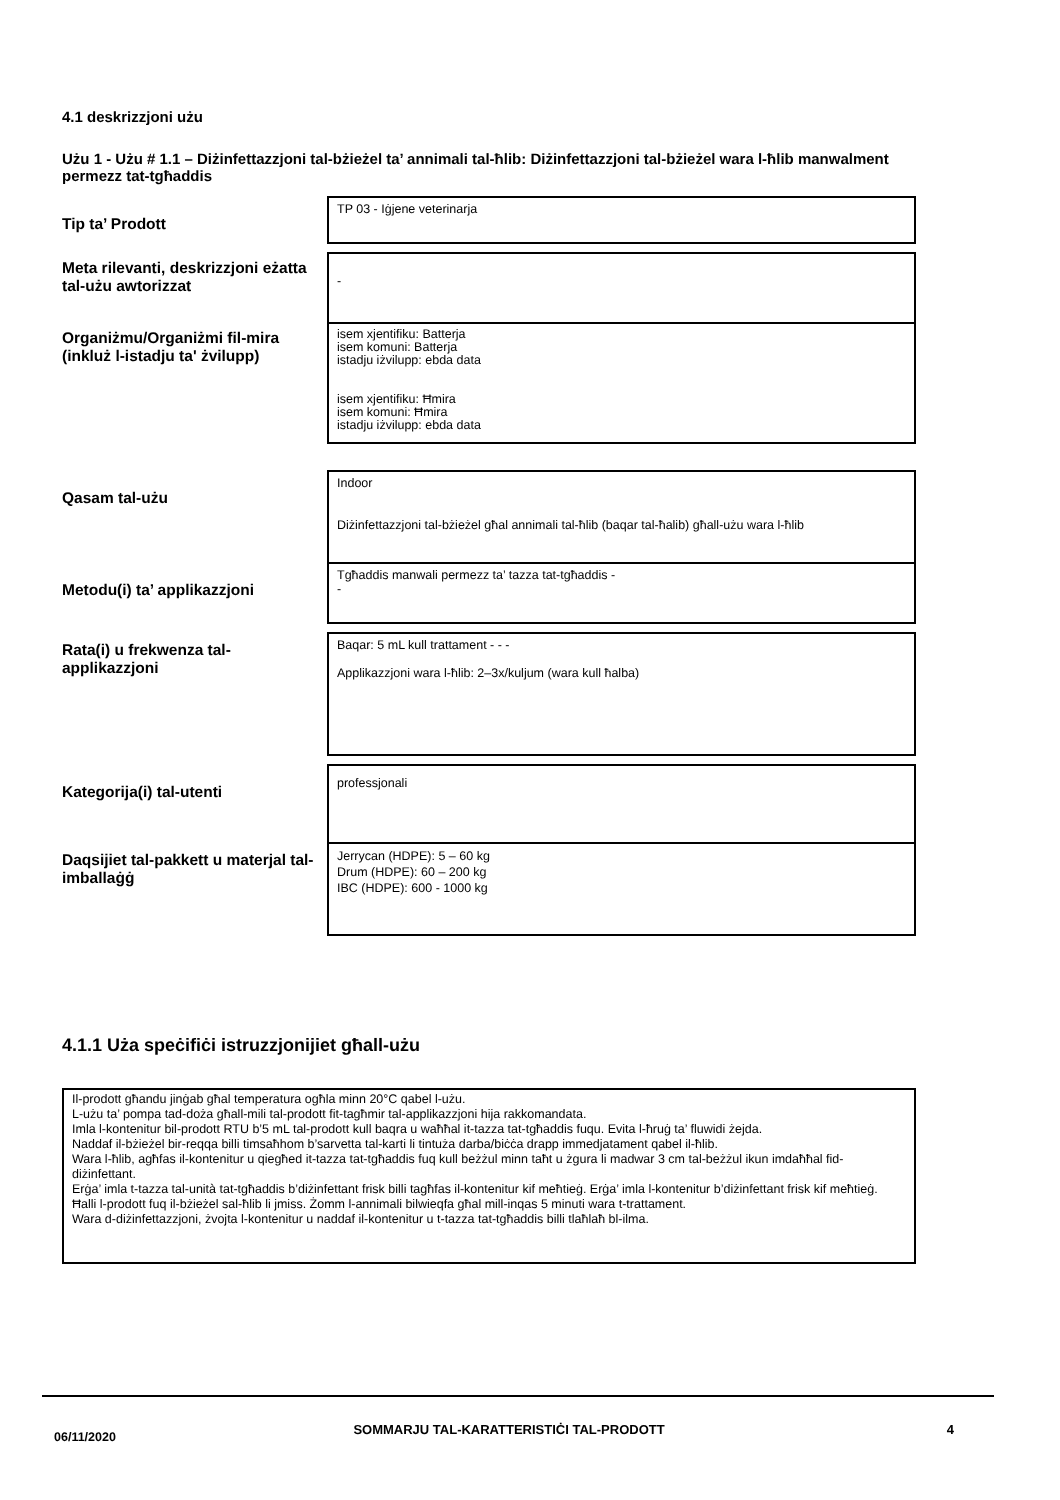4.1 deskrizzjoni użu
Użu 1 - Użu # 1.1 – Diżinfettazzjoni tal-bżieżel ta’ annimali tal-ħlib: Diżinfettazzjoni tal-bżieżel wara l-ħlib manwalment permezz tat-tgħaddis
| Tip ta’ Prodott | TP 03 - Iġjene veterinarja |
| Meta rilevanti, deskrizzjoni eżatta tal-użu awtorizzat | - |
| Organiżmu/Organiżmi fil-mira (inkluż l-istadju ta' żvilupp) | isem xjentifiku: Batterja isem komuni: Batterja istadju iżvilupp: ebda data isem xjentifiku: Ħmira isem komuni: Ħmira istadju iżvilupp: ebda data |
| Qasam tal-użu | Indoor Diżinfettazzjoni tal-bżieżel għal annimali tal-ħlib (baqar tal-ħalib) għall-użu wara l-ħlib |
| Metodu(i) ta’ applikazzjoni | Tgħaddis manwali permezz ta’ tazza tat-tgħaddis - - |
| Rata(i) u frekwenza tal-applikazzjoni | Baqar: 5 mL kull trattament - - - Applikazzjoni wara l-ħlib: 2–3x/kuljum (wara kull ħalba) |
| Kategorija(i) tal-utenti | professjonali |
| Daqsijiet tal-pakkett u materjal tal-imballaġġ | Jerrycan (HDPE): 5 – 60 kg Drum (HDPE): 60 – 200 kg IBC (HDPE): 600 - 1000 kg |
4.1.1 Użа speċifiċi istruzzjonijiet għall-użu
Il-prodott għandu jinġab għal temperatura ogħla minn 20°C qabel l-użu.
L-użu ta’ pompa tad-doża għall-mili tal-prodott fit-tagħmir tal-applikazzjoni hija rakkomandata.
Imla l-kontenitur bil-prodott RTU b’5 mL tal-prodott kull baqra u waħħal it-tazza tat-tgħaddis fuqu. Evita l-ħruġ ta’ fluwidi żejda.
Naddaf il-bżieżel bir-reqqa billi timsaħhom b’sarvetta tal-karti li tintuża darba/biċċa drapp immedjatament qabel il-ħlib.
Wara l-ħlib, agħfas il-kontenitur u qiegħed it-tazza tat-tgħaddis fuq kull beżżul minn taħt u żgura li madwar 3 cm tal-beżżul ikun imdaħħal fid-diżinfettant.
Erġa’ imla t-tazza tal-unità tat-tgħaddis b’diżinfettant frisk billi tagħfas il-kontenitur kif meħtieġ. Erġa’ imla l-kontenitur b’diżinfettant frisk kif meħtieġ.
Ħalli l-prodott fuq il-bżieżel sal-ħlib li jmiss. Żomm l-annimali bilwieqfa għal mill-inqas 5 minuti wara t-trattament.
Wara d-diżinfettazzjoni, żvojta l-kontenitur u naddaf il-kontenitur u t-tazza tat-tgħaddis billi tlaħlaħ bl-ilma.
06/11/2020
SOMMARJU TAL-KARATTERISTIĊI TAL-PRODOTT 4